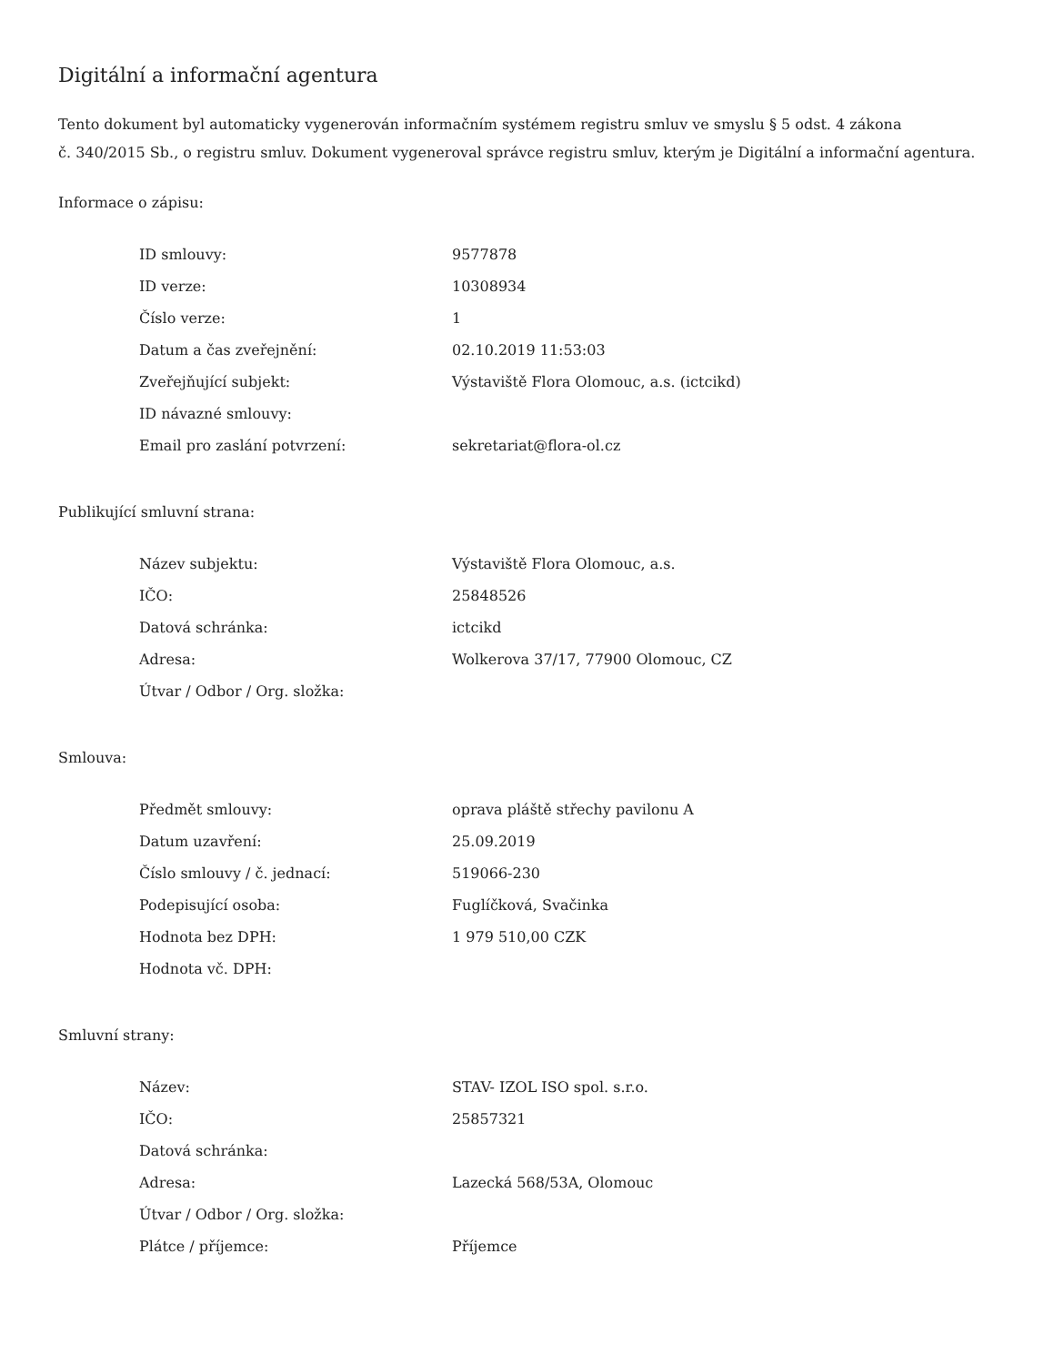Digitální a informační agentura
Tento dokument byl automaticky vygenerován informačním systémem registru smluv ve smyslu § 5 odst. 4 zákona
č. 340/2015 Sb., o registru smluv. Dokument vygeneroval správce registru smluv, kterým je Digitální a informační agentura.
Informace o zápisu:
| ID smlouvy: | 9577878 |
| ID verze: | 10308934 |
| Číslo verze: | 1 |
| Datum a čas zveřejnění: | 02.10.2019 11:53:03 |
| Zveřejňující subjekt: | Výstaviště Flora Olomouc, a.s. (ictcikd) |
| ID návazné smlouvy: | |
| Email pro zaslání potvrzení: | sekretariat@flora-ol.cz |
Publikující smluvní strana:
| Název subjektu: | Výstaviště Flora Olomouc, a.s. |
| IČO: | 25848526 |
| Datová schránka: | ictcikd |
| Adresa: | Wolkerova 37/17, 77900 Olomouc, CZ |
| Útvar / Odbor / Org. složka: | |
Smlouva:
| Předmět smlouvy: | oprava pláště střechy pavilonu A |
| Datum uzavření: | 25.09.2019 |
| Číslo smlouvy / č. jednací: | 519066-230 |
| Podepisující osoba: | Fuglíčková, Svačinka |
| Hodnota bez DPH: | 1 979 510,00 CZK |
| Hodnota vč. DPH: | |
Smluvní strany:
| Název: | STAV- IZOL ISO spol. s.r.o. |
| IČO: | 25857321 |
| Datová schránka: | |
| Adresa: | Lazecká 568/53A, Olomouc |
| Útvar / Odbor / Org. složka: | |
| Plátce / příjemce: | Příjemce |